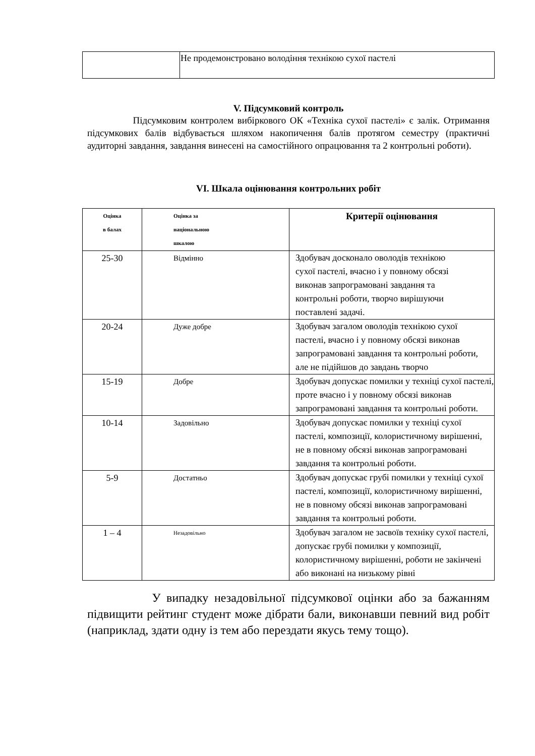| | Не продемонстровано володіння технікою сухої пастелі |
V. Підсумковий контроль
Підсумковим контролем вибіркового ОК «Техніка сухої пастелі» є залік. Отримання підсумкових балів відбувається шляхом накопичення балів протягом семестру (практичні аудиторні завдання, завдання винесені на самостійного опрацювання та 2 контрольні роботи).
VI. Шкала оцінювання контрольних робіт
| Оцінка в балах | Оцінка за національною шкалою | Критерії оцінювання |
| --- | --- | --- |
| 25-30 | Відмінно | Здобувач досконало оволодів технікою сухої пастелі, вчасно і у повному обсязі виконав запрограмовані завдання та контрольні роботи, творчо вирішуючи поставлені задачі. |
| 20-24 | Дуже добре | Здобувач загалом оволодів технікою сухої пастелі, вчасно і у повному обсязі виконав запрограмовані завдання та контрольні роботи, але не підійшов до завдань творчо |
| 15-19 | Добре | Здобувач допускає помилки у техніці сухої пастелі, проте вчасно і у повному обсязі виконав запрограмовані завдання та контрольні роботи. |
| 10-14 | Задовільно | Здобувач допускає помилки у техніці сухої пастелі, композиції, колористичному вирішенні, не в повному обсязі виконав запрограмовані завдання та контрольні роботи. |
| 5-9 | Достатньо | Здобувач допускає грубі помилки у техніці сухої пастелі, композиції, колористичному вирішенні, не в повному обсязі виконав запрограмовані завдання та контрольні роботи. |
| 1 – 4 | Незадовільно | Здобувач загалом не засвоїв техніку сухої пастелі, допускає грубі помилки у композиції, колористичному вирішенні, роботи не закінчені або виконані на низькому рівні |
У випадку незадовільної підсумкової оцінки або за бажанням підвищити рейтинг студент може дібрати бали, виконавши певний вид робіт (наприклад, здати одну із тем або перездати якусь тему тощо).